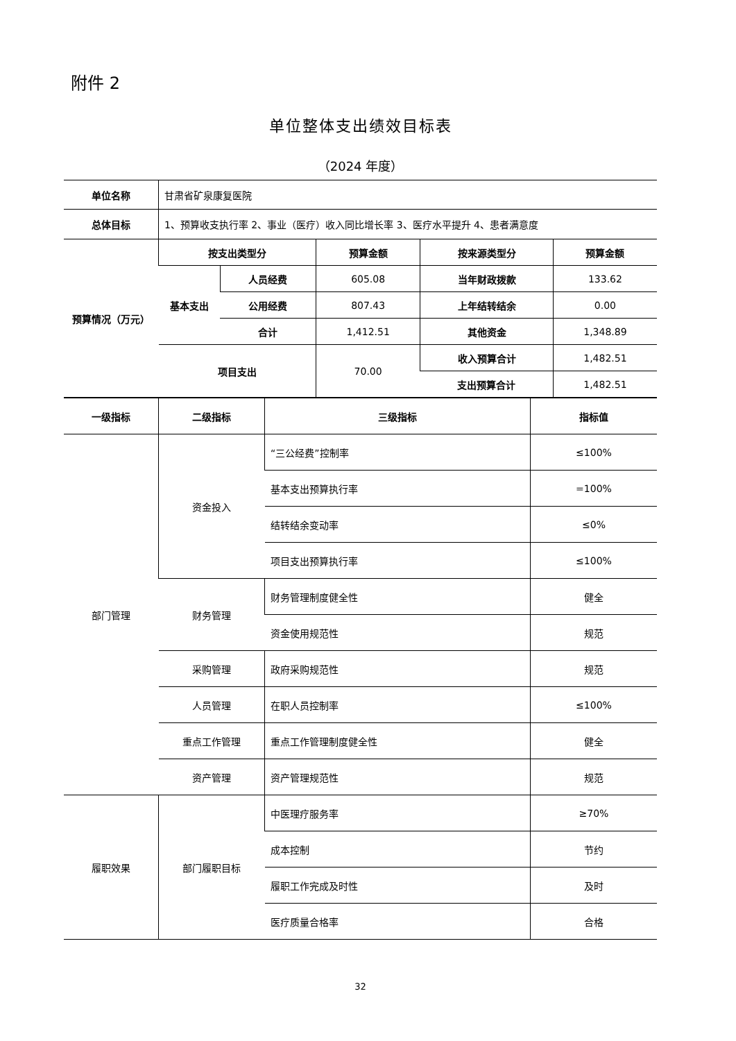附件 2
单位整体支出绩效目标表
（2024 年度）
| 单位名称 | 甘肃省矿泉康复医院 | | | | |
| 总体目标 | 1、预算收支执行率 2、事业（医疗）收入同比增长率 3、医疗水平提升 4、患者满意度 | | | | |
| 预算情况（万元） | 按支出类型分 | | 预算金额 | 按来源类型分 | 预算金额 |
| | 基本支出 | 人员经费 | 605.08 | 当年财政拨款 | 133.62 |
| | | 公用经费 | 807.43 | 上年结转结余 | 0.00 |
| | | 合计 | 1,412.51 | 其他资金 | 1,348.89 |
| | 项目支出 | | 70.00 | 收入预算合计 | 1,482.51 |
| | | | | 支出预算合计 | 1,482.51 |
| 一级指标 | 二级指标 | 三级指标 | 指标值 |
| --- | --- | --- | --- |
| 部门管理 | 资金投入 | “三公经费”控制率 | ≤100% |
| | | 基本支出预算执行率 | =100% |
| | | 结转结余变动率 | ≤0% |
| | | 项目支出预算执行率 | ≤100% |
| | 财务管理 | 财务管理制度健全性 | 健全 |
| | | 资金使用规范性 | 规范 |
| | 采购管理 | 政府采购规范性 | 规范 |
| | 人员管理 | 在职人员控制率 | ≤100% |
| | 重点工作管理 | 重点工作管理制度健全性 | 健全 |
| | 资产管理 | 资产管理规范性 | 规范 |
| 履职效果 | 部门履职目标 | 中医理疗服务率 | ≥70% |
| | | 成本控制 | 节约 |
| | | 履职工作完成及时性 | 及时 |
| | | 医疗质量合格率 | 合格 |
32